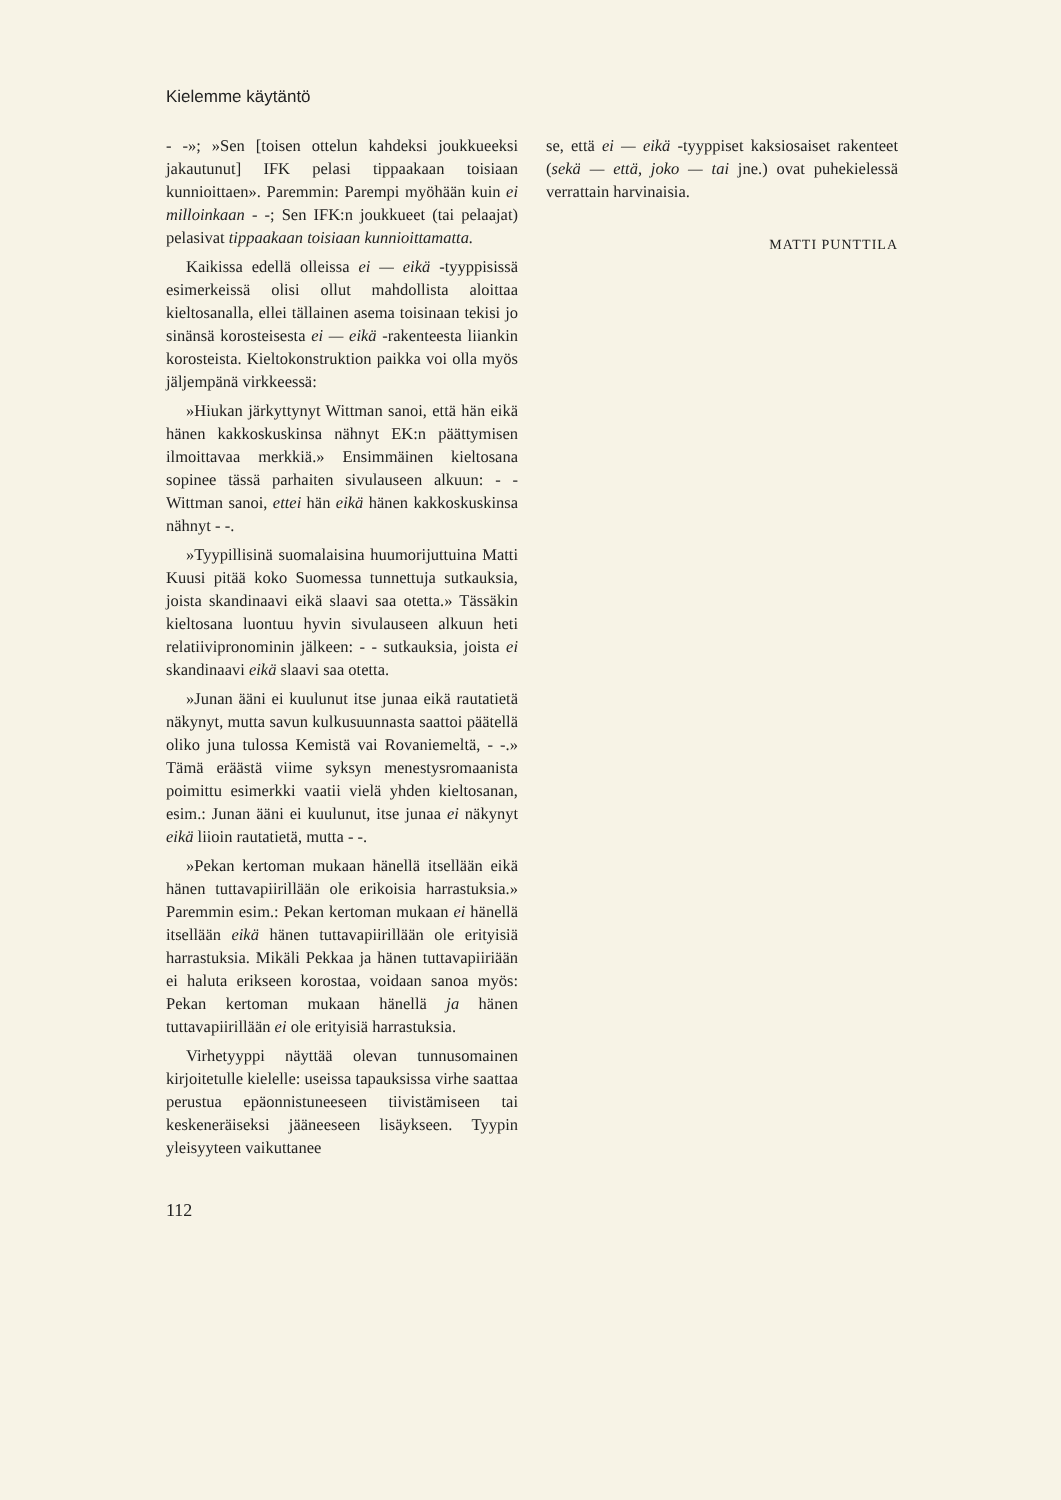Kielemme käytäntö
- -»; »Sen [toisen ottelun kahdeksi joukkueeksi jakautunut] IFK pelasi tippaakaan toisiaan kunnioittaen». Paremmin: Parempi myöhään kuin ei milloinkaan - -; Sen IFK:n joukkueet (tai pelaajat) pelasivat tippaakaan toisiaan kunnioittamatta.
Kaikissa edellä olleissa ei — eikä -tyyppisissä esimerkeissä olisi ollut mahdollista aloittaa kieltosanalla, ellei tällainen asema toisinaan tekisi jo sinänsä korosteisesta ei — eikä -rakenteesta liiankin korosteista. Kieltokonstruktion paikka voi olla myös jäljempänä virkkeessä:
»Hiukan järkyttynyt Wittman sanoi, että hän eikä hänen kakkoskuskinsa nähnyt EK:n päättymisen ilmoittavaa merkkiä.» Ensimmäinen kieltosana sopinee tässä parhaiten sivulauseen alkuun: - - Wittman sanoi, ettei hän eikä hänen kakkoskuskinsa nähnyt - -.
»Tyypillisinä suomalaisina huumorijuttuina Matti Kuusi pitää koko Suomessa tunnettuja sutkauksia, joista skandinaavi eikä slaavi saa otetta.» Tässäkin kieltosana luontuu hyvin sivulauseen alkuun heti relatiivipronominin jälkeen: - - sutkauksia, joista ei skandinaavi eikä slaavi saa otetta.
»Junan ääni ei kuulunut itse junaa eikä rautatietä näkynyt, mutta savun kulkusuunnasta saattoi päätellä oliko juna tulossa Kemistä vai Rovaniemeltä, - -.» Tämä eräästä viime syksyn menestysromaanista poimittu esimerkki vaatii vielä yhden kieltosanan, esim.: Junan ääni ei kuulunut, itse junaa ei näkynyt eikä liioin rautatietä, mutta - -.
»Pekan kertoman mukaan hänellä itsellään eikä hänen tuttavapiirillään ole erikoisia harrastuksia.» Paremmin esim.: Pekan kertoman mukaan ei hänellä itsellään eikä hänen tuttavapiirillään ole erityisiä harrastuksia. Mikäli Pekkaa ja hänen tuttavapiiriään ei haluta erikseen korostaa, voidaan sanoa myös: Pekan kertoman mukaan hänellä ja hänen tuttavapiirillään ei ole erityisiä harrastuksia.
Virhetyyppi näyttää olevan tunnusomainen kirjoitetulle kielelle: useissa tapauksissa virhe saattaa perustua epäonnistuneeseen tiivistämiseen tai keskeneräiseksi jääneeseen lisäykseen. Tyypin yleisyyteen vaikuttanee
112
se, että ei — eikä -tyyppiset kaksiosaiset rakenteet (sekä — että, joko — tai jne.) ovat puhekielessä verrattain harvinaisia.
MATTI PUNTTILA